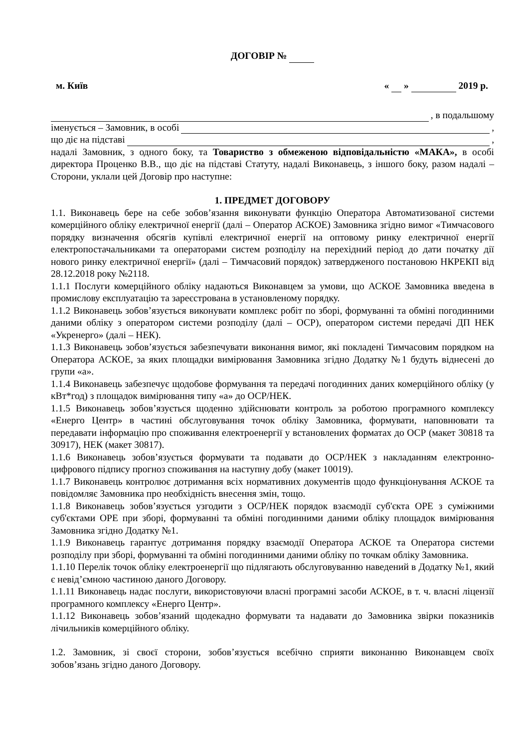ДОГОВІР №
м. Київ « » 2019 р.
, в подальшому
іменується – Замовник, в особі ,
що діє на підставі ,
надалі Замовник, з одного боку, та Товариство з обмеженою відповідальністю «МАКА», в особі директора Проценко В.В., що діє на підставі Статуту, надалі Виконавець, з іншого боку, разом надалі – Сторони, уклали цей Договір про наступне:
1. ПРЕДМЕТ ДОГОВОРУ
1.1. Виконавець бере на себе зобов’язання виконувати функцію Оператора Автоматизованої системи комерційного обліку електричної енергії (далі – Оператор АСКОЕ) Замовника згідно вимог «Тимчасового порядку визначення обсягів купівлі електричної енергії на оптовому ринку електричної енергії електропостачальниками та операторами систем розподілу на перехідний період до дати початку дії нового ринку електричної енергії» (далі – Тимчасовий порядок) затвердженого постановою НКРЕКП від 28.12.2018 року №2118.
1.1.1 Послуги комерційного обліку надаються Виконавцем за умови, що АСКОЕ Замовника введена в промислову експлуатацію та зареєстрована в установленому порядку.
1.1.2 Виконавець зобов’язується виконувати комплекс робіт по зборі, формуванні та обміні погодинними даними обліку з оператором системи розподілу (далі – ОСР), оператором системи передачі ДП НЕК «Укренерго» (далі – НЕК).
1.1.3 Виконавець зобов’язується забезпечувати виконання вимог, які покладені Тимчасовим порядком на Оператора АСКОЕ, за яких площадки вимірювання Замовника згідно Додатку №1 будуть віднесені до групи «а».
1.1.4 Виконавець забезпечує щодобове формування та передачі погодинних даних комерційного обліку (у кВт*год) з площадок вимірювання типу «а» до ОСР/НЕК.
1.1.5 Виконавець зобов’язується щоденно здійснювати контроль за роботою програмного комплексу «Енерго Центр» в частині обслуговування точок обліку Замовника, формувати, наповнювати та передавати інформацію про споживання електроенергії у встановлених форматах до ОСР (макет 30818 та 30917), НЕК (макет 30817).
1.1.6 Виконавець зобов’язується формувати та подавати до ОСР/НЕК з накладанням електронно-цифрового підпису прогноз споживання на наступну добу (макет 10019).
1.1.7 Виконавець контролює дотримання всіх нормативних документів щодо функціонування АСКОЕ та повідомляє Замовника про необхідність внесення змін, тощо.
1.1.8 Виконавець зобов’язується узгодити з ОСР/НЕК порядок взаємодії суб'єкта ОРЕ з суміжними суб'єктами ОРЕ при зборі, формуванні та обміні погодинними даними обліку площадок вимірювання Замовника згідно Додатку №1.
1.1.9 Виконавець гарантує дотримання порядку взаємодії Оператора АСКОЕ та Оператора системи розподілу при зборі, формуванні та обміні погодинними даними обліку по точкам обліку Замовника.
1.1.10 Перелік точок обліку електроенергії що підлягають обслуговуванню наведений в Додатку №1, який є невід’ємною частиною даного Договору.
1.1.11 Виконавець надає послуги, використовуючи власні програмні засоби АСКОЕ, в т. ч. власні ліцензії програмного комплексу «Енерго Центр».
1.1.12 Виконавець зобов’язаний щодекадно формувати та надавати до Замовника звірки показників лічильників комерційного обліку.
1.2. Замовник, зі своєї сторони, зобов’язується всебічно сприяти виконанню Виконавцем своїх зобов’язань згідно даного Договору.